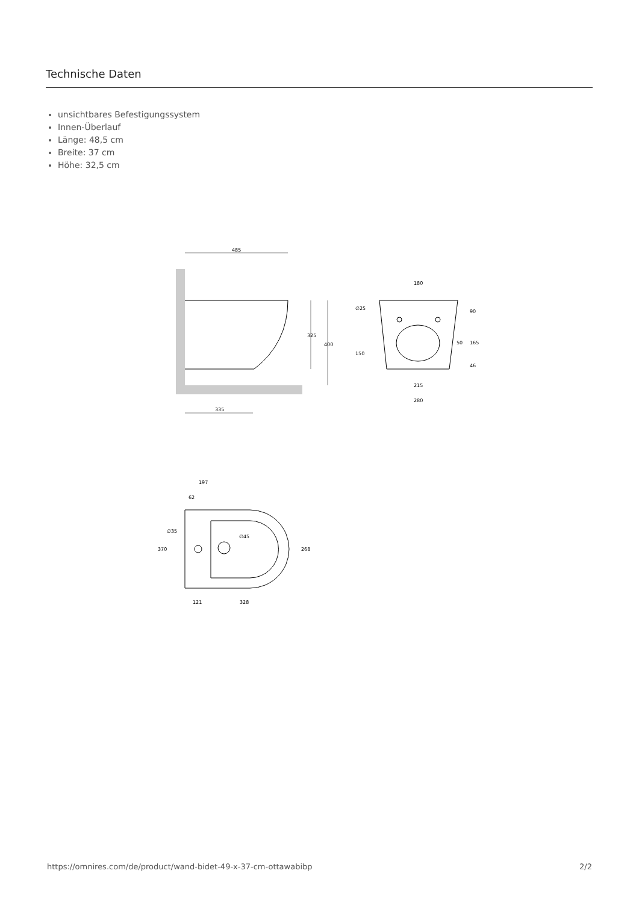Technische Daten
unsichtbares Befestigungssystem
Innen-Überlauf
Länge: 48,5 cm
Breite: 37 cm
Höhe: 32,5 cm
485
325
400
335
180
∅25
90
50
165
150
46
215
280
197
62
∅35
∅45
370
268
121
328
https://omnires.com/de/product/wand-bidet-49-x-37-cm-ottawabibp 2/2